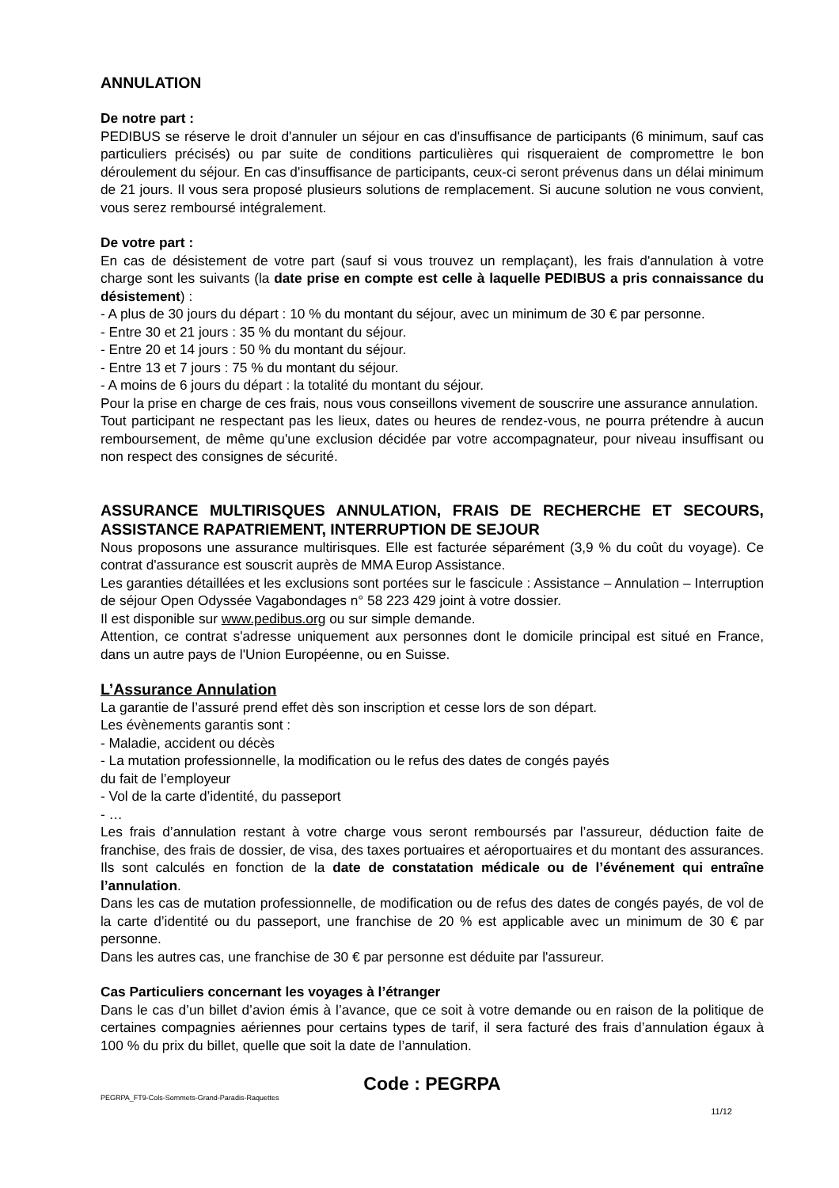ANNULATION
De notre part :
PEDIBUS se réserve le droit d'annuler un séjour en cas d'insuffisance de participants (6 minimum, sauf cas particuliers précisés) ou par suite de conditions particulières qui risqueraient de compromettre le bon déroulement du séjour. En cas d'insuffisance de participants, ceux-ci seront prévenus dans un délai minimum de 21 jours. Il vous sera proposé plusieurs solutions de remplacement. Si aucune solution ne vous convient, vous serez remboursé intégralement.
De votre part :
En cas de désistement de votre part (sauf si vous trouvez un remplaçant), les frais d'annulation à votre charge sont les suivants (la date prise en compte est celle à laquelle PEDIBUS a pris connaissance du désistement) :
- A plus de 30 jours du départ : 10 % du montant du séjour, avec un minimum de 30 € par personne.
- Entre 30 et 21 jours : 35 % du montant du séjour.
- Entre 20 et 14 jours : 50 % du montant du séjour.
- Entre 13 et 7 jours : 75 % du montant du séjour.
- A moins de 6 jours du départ : la totalité du montant du séjour.
Pour la prise en charge de ces frais, nous vous conseillons vivement de souscrire une assurance annulation.
Tout participant ne respectant pas les lieux, dates ou heures de rendez-vous, ne pourra prétendre à aucun remboursement, de même qu'une exclusion décidée par votre accompagnateur, pour niveau insuffisant ou non respect des consignes de sécurité.
ASSURANCE MULTIRISQUES ANNULATION, FRAIS DE RECHERCHE ET SECOURS, ASSISTANCE RAPATRIEMENT, INTERRUPTION DE SEJOUR
Nous proposons une assurance multirisques. Elle est facturée séparément (3,9 % du coût du voyage). Ce contrat d'assurance est souscrit auprès de MMA Europ Assistance.
Les garanties détaillées et les exclusions sont portées sur le fascicule : Assistance – Annulation – Interruption de séjour Open Odyssée Vagabondages n° 58 223 429 joint à votre dossier.
Il est disponible sur www.pedibus.org ou sur simple demande.
Attention, ce contrat s'adresse uniquement aux personnes dont le domicile principal est situé en France, dans un autre pays de l'Union Européenne, ou en Suisse.
L’Assurance Annulation
La garantie de l’assuré prend effet dès son inscription et cesse lors de son départ.
Les évènements garantis sont :
- Maladie, accident ou décès
- La mutation professionnelle, la modification ou le refus des dates de congés payés
du fait de l’employeur
- Vol de la carte d’identité, du passeport
- …
Les frais d’annulation restant à votre charge vous seront remboursés par l’assureur, déduction faite de franchise, des frais de dossier, de visa, des taxes portuaires et aéroportuaires et du montant des assurances. Ils sont calculés en fonction de la date de constatation médicale ou de l’événement qui entraîne l’annulation.
Dans les cas de mutation professionnelle, de modification ou de refus des dates de congés payés, de vol de la carte d’identité ou du passeport, une franchise de 20 % est applicable avec un minimum de 30 € par personne.
Dans les autres cas, une franchise de 30 € par personne est déduite par l'assureur.
Cas Particuliers concernant les voyages à l’étranger
Dans le cas d’un billet d’avion émis à l’avance, que ce soit à votre demande ou en raison de la politique de certaines compagnies aériennes pour certains types de tarif, il sera facturé des frais d’annulation égaux à 100 % du prix du billet, quelle que soit la date de l’annulation.
Code : PEGRPA
PEGRPA_FT9-Cols-Sommets-Grand-Paradis-Raquettes
11/12